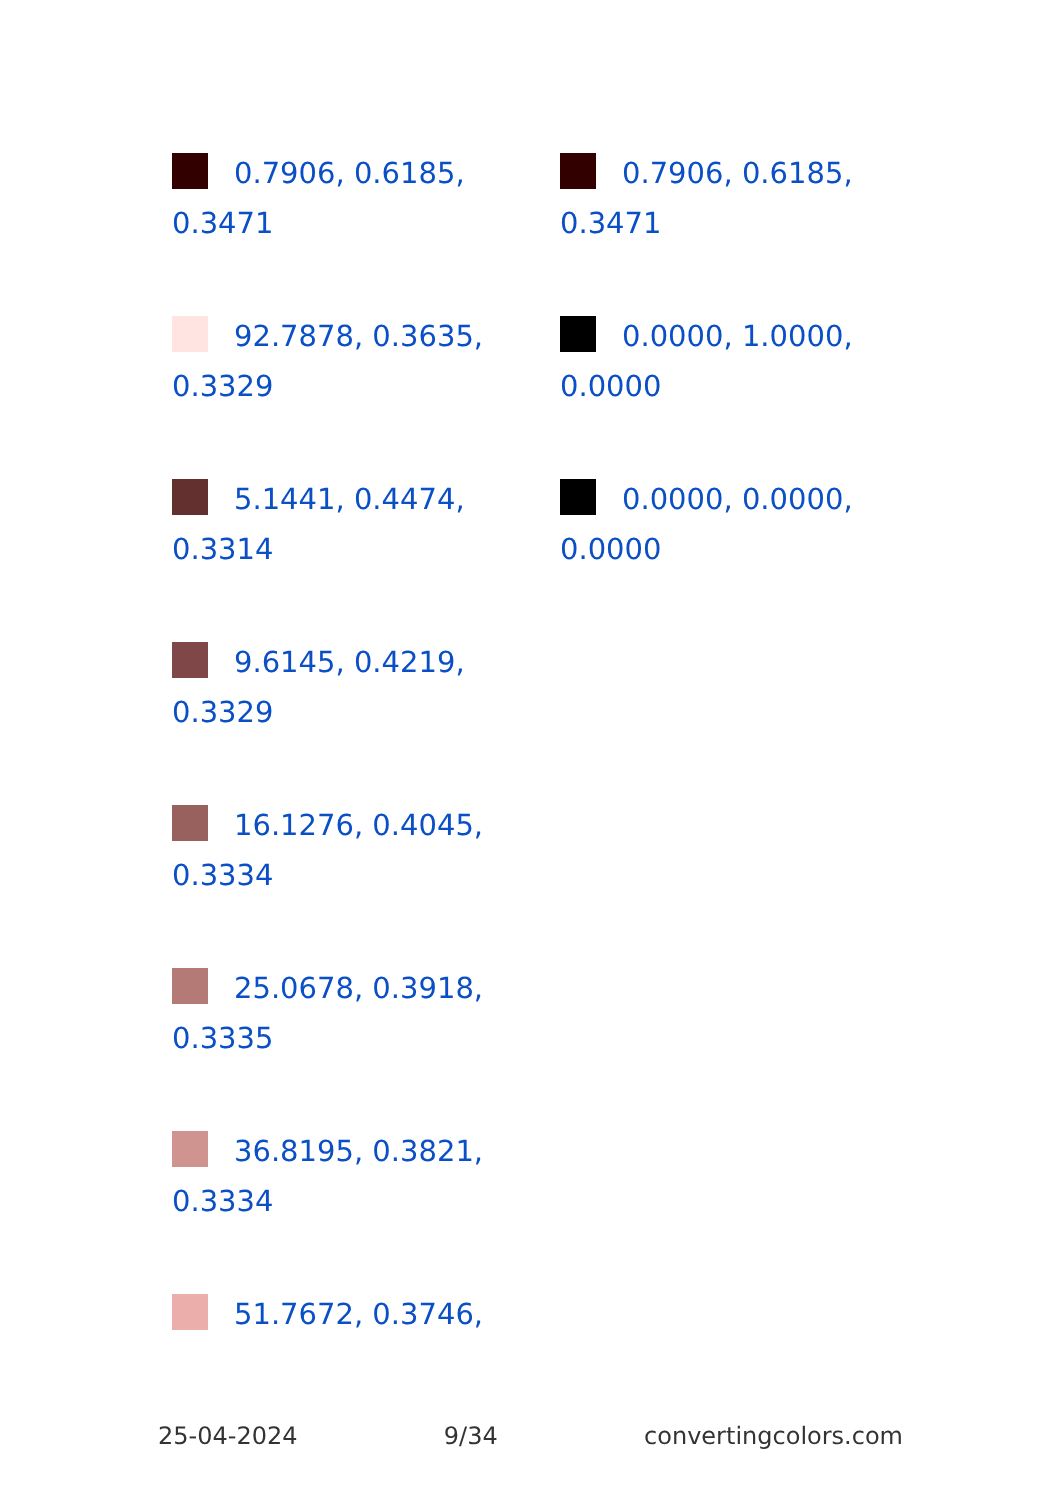0.7906, 0.6185, 0.3471
92.7878, 0.3635, 0.3329
5.1441, 0.4474, 0.3314
9.6145, 0.4219, 0.3329
16.1276, 0.4045, 0.3334
25.0678, 0.3918, 0.3335
36.8195, 0.3821, 0.3334
51.7672, 0.3746,
0.7906, 0.6185, 0.3471
0.0000, 1.0000, 0.0000
0.0000, 0.0000, 0.0000
25-04-2024 9/34 convertingcolors.com